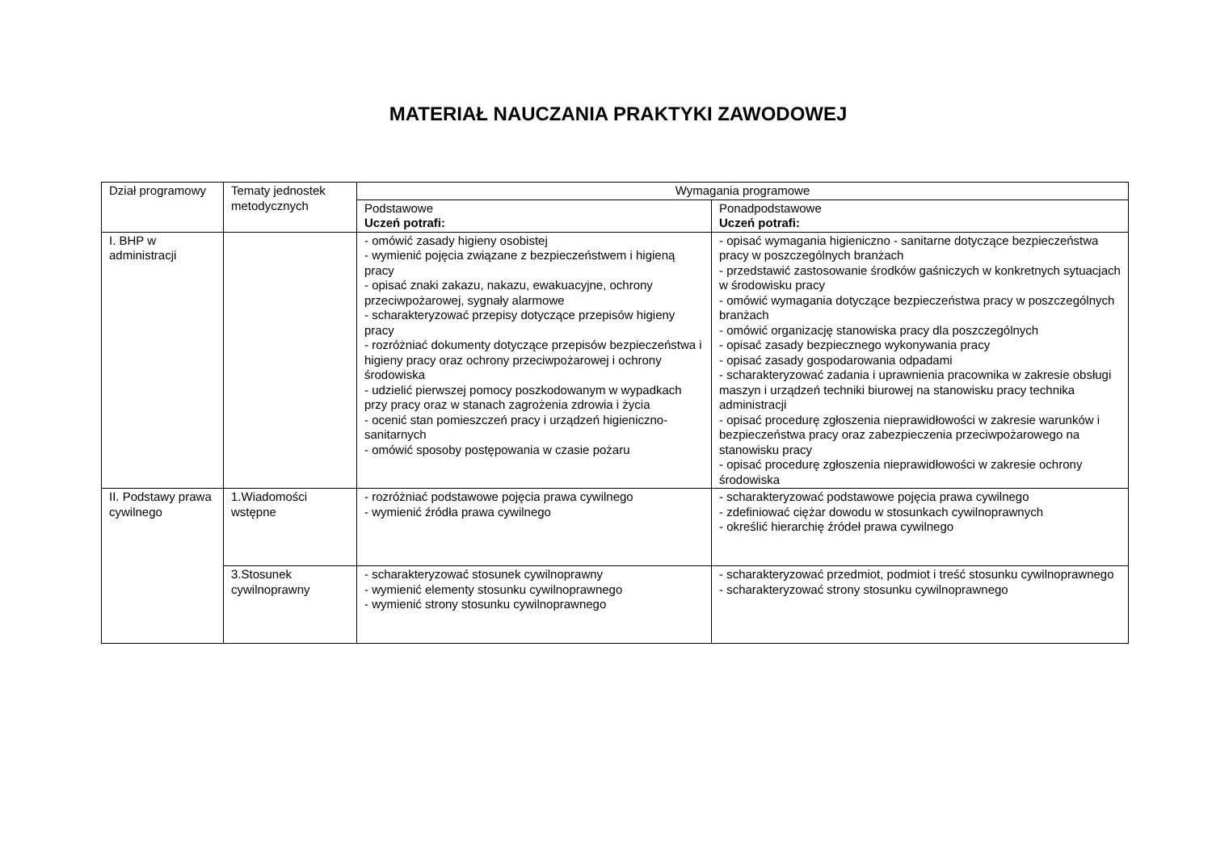MATERIAŁ NAUCZANIA PRAKTYKI ZAWODOWEJ
| Dział programowy | Tematy jednostek metodycznych | Wymagania programowe | |
| --- | --- | --- | --- |
| | | Podstawowe Uczeń potrafi: | Ponadpodstawowe Uczeń potrafi: |
| I. BHP w administracji | | - omówić zasady higieny osobistej - wymienić pojęcia związane z bezpieczeństwem i higieną pracy - opisać znaki zakazu, nakazu, ewakuacyjne, ochrony przeciwpożarowej, sygnały alarmowe - scharakteryzować przepisy dotyczące przepisów higieny pracy - rozróżniać dokumenty dotyczące przepisów bezpieczeństwa i higieny pracy oraz ochrony przeciwpożarowej i ochrony środowiska - udzielić pierwszej pomocy poszkodowanym w wypadkach przy pracy oraz w stanach zagrożenia zdrowia i życia - ocenić stan pomieszczeń pracy i urządzeń higieniczno-sanitarnych - omówić sposoby postępowania w czasie pożaru | - opisać wymagania higieniczno - sanitarne dotyczące bezpieczeństwa pracy w poszczególnych branżach - przedstawić zastosowanie środków gaśniczych w konkretnych sytuacjach w środowisku pracy - omówić wymagania dotyczące bezpieczeństwa pracy w poszczególnych branżach - omówić organizację stanowiska pracy dla poszczególnych - opisać zasady bezpiecznego wykonywania pracy - opisać zasady gospodarowania odpadami - scharakteryzować zadania i uprawnienia pracownika w zakresie obsługi maszyn i urządzeń techniki biurowej na stanowisku pracy technika administracji - opisać procedurę zgłoszenia nieprawidłowości w zakresie warunków i bezpieczeństwa pracy oraz zabezpieczenia przeciwpożarowego na stanowisku pracy - opisać procedurę zgłoszenia nieprawidłowości w zakresie ochrony środowiska |
| II. Podstawy prawa cywilnego | 1.Wiadomości wstępne | - rozróżniać podstawowe pojęcia prawa cywilnego - wymienić źródła prawa cywilnego | - scharakteryzować podstawowe pojęcia prawa cywilnego - zdefiniować ciężar dowodu w stosunkach cywilnoprawnych - określić hierarchię źródeł prawa cywilnego |
| | 3.Stosunek cywilnoprawny | - scharakteryzować stosunek cywilnoprawny - wymienić elementy stosunku cywilnoprawnego - wymienić strony stosunku cywilnoprawnego | - scharakteryzować przedmiot, podmiot i treść stosunku cywilnoprawnego - scharakteryzować strony stosunku cywilnoprawnego |